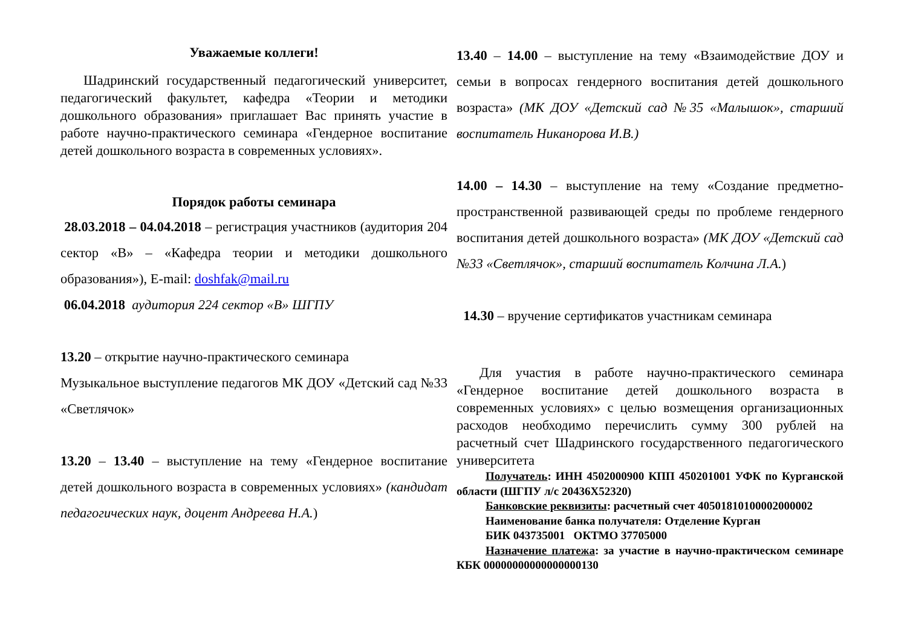Уважаемые коллеги!
Шадринский государственный педагогический университет, педагогический факультет, кафедра «Теории и методики дошкольного образования» приглашает Вас принять участие в работе научно-практического семинара «Гендерное воспитание детей дошкольного возраста в современных условиях».
Порядок работы семинара
28.03.2018 – 04.04.2018 – регистрация участников (аудитория 204 сектор «В» – «Кафедра теории и методики дошкольного образования»), E-mail: doshfak@mail.ru
06.04.2018 аудитория 224 сектор «В» ШГПУ
13.20 – открытие научно-практического семинара
Музыкальное выступление педагогов МК ДОУ «Детский сад №33 «Светлячок»
13.20 – 13.40 – выступление на тему «Гендерное воспитание детей дошкольного возраста в современных условиях» (кандидат педагогических наук, доцент Андреева Н.А.)
13.40 – 14.00 – выступление на тему «Взаимодействие ДОУ и семьи в вопросах гендерного воспитания детей дошкольного возраста» (МК ДОУ «Детский сад №35 «Малышок», старший воспитатель Никанорова И.В.)
14.00 – 14.30 – выступление на тему «Создание предметно-пространственной развивающей среды по проблеме гендерного воспитания детей дошкольного возраста» (МК ДОУ «Детский сад №33 «Светлячок», старший воспитатель Колчина Л.А.)
14.30 – вручение сертификатов участникам семинара
Для участия в работе научно-практического семинара «Гендерное воспитание детей дошкольного возраста в современных условиях» с целью возмещения организационных расходов необходимо перечислить сумму 300 рублей на расчетный счет Шадринского государственного педагогического университета
Получатель: ИНН 4502000900 КПП 450201001 УФК по Курганской области (ШГПУ л/с 20436Х52320)
Банковские реквизиты: расчетный счет 40501810100002000002
Наименование банка получателя: Отделение Курган
БИК 043735001 ОКТМО 37705000
Назначение платежа: за участие в научно-практическом семинаре КБК 00000000000000000130